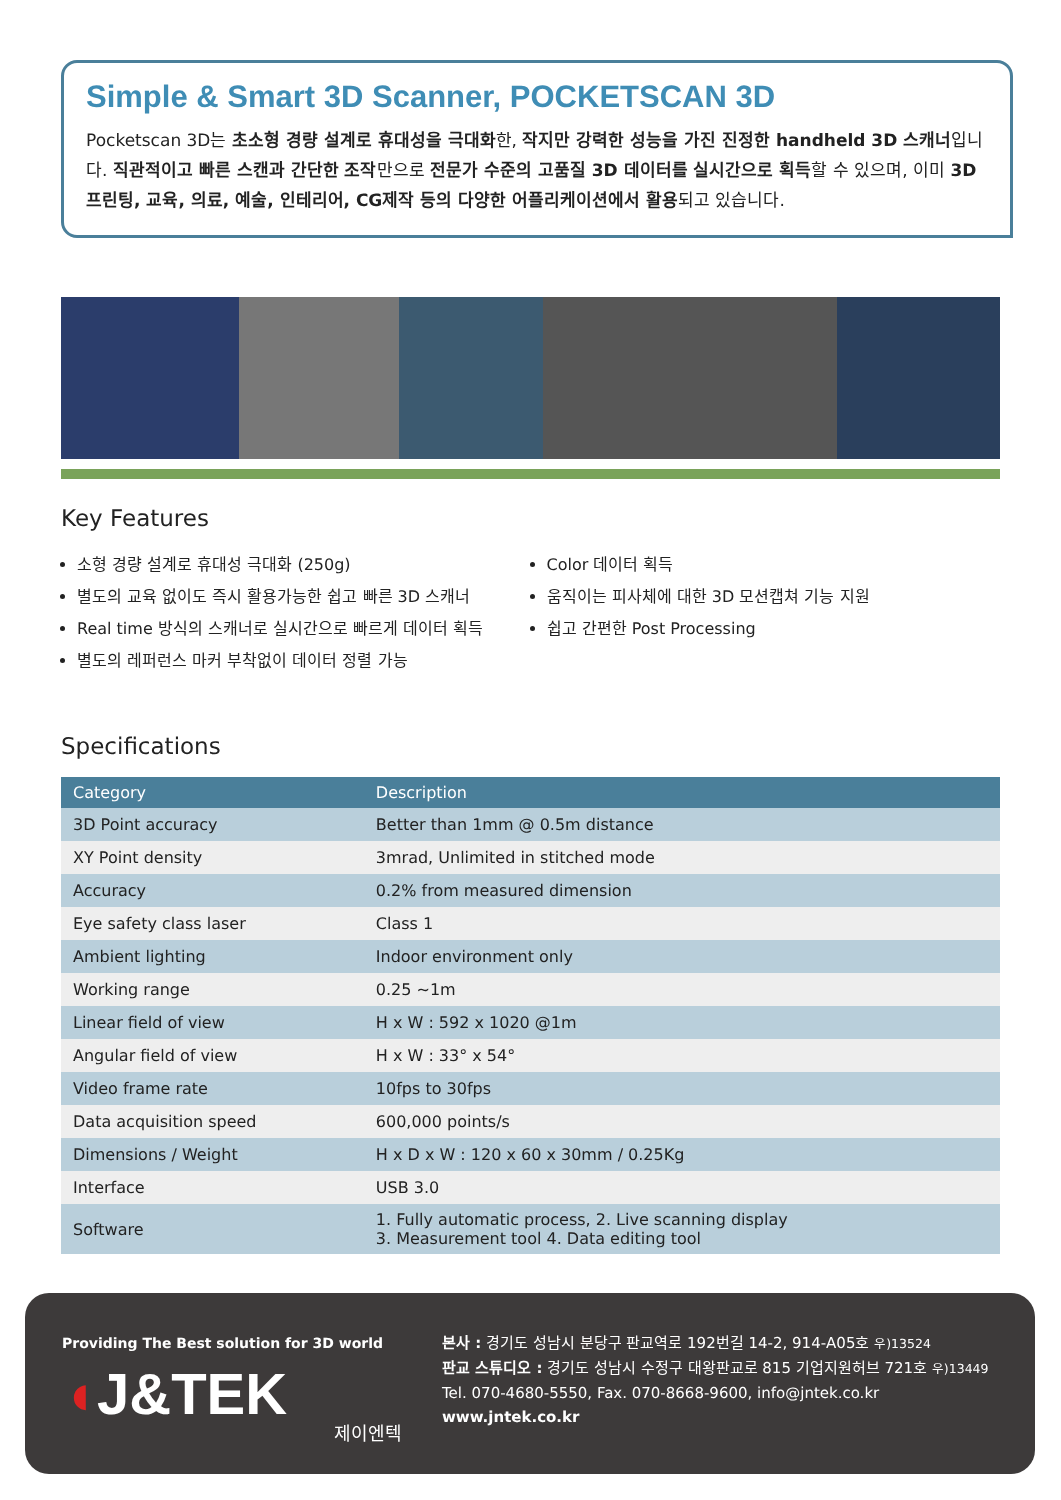Simple & Smart 3D Scanner, POCKETSCAN 3D
Pocketscan 3D는 초소형 경량 설계로 휴대성을 극대화한, 작지만 강력한 성능을 가진 진정한 handheld 3D 스캐너입니다. 직관적이고 빠른 스캔과 간단한 조작만으로 전문가 수준의 고품질 3D 데이터를 실시간으로 획득할 수 있으며, 이미 3D 프린팅, 교육, 의료, 예술, 인테리어, CG제작 등의 다양한 어플리케이션에서 활용되고 있습니다.
Key Features
소형 경량 설계로 휴대성 극대화 (250g)
별도의 교육 없이도 즉시 활용가능한 쉽고 빠른 3D 스캐너
Real time 방식의 스캐너로 실시간으로 빠르게 데이터 획득
별도의 레퍼런스 마커 부착없이 데이터 정렬 가능
Color 데이터 획득
움직이는 피사체에 대한 3D 모션캡쳐 기능 지원
쉽고 간편한 Post Processing
Specifications
| Category | Description |
| --- | --- |
| 3D Point accuracy | Better than 1mm @ 0.5m distance |
| XY Point density | 3mrad, Unlimited in stitched mode |
| Accuracy | 0.2% from measured dimension |
| Eye safety class laser | Class 1 |
| Ambient lighting | Indoor environment only |
| Working range | 0.25 ~1m |
| Linear field of view | H x W : 592 x 1020 @1m |
| Angular field of view | H x W : 33° x 54° |
| Video frame rate | 10fps to 30fps |
| Data acquisition speed | 600,000 points/s |
| Dimensions / Weight | H x D x W : 120 x 60 x 30mm / 0.25Kg |
| Interface | USB 3.0 |
| Software | 1. Fully automatic process, 2. Live scanning display 3. Measurement tool 4. Data editing tool |
Providing The Best solution for 3D world
◖J&TEK
제이엔텍
본사 : 경기도 성남시 분당구 판교역로 192번길 14-2, 914-A05호 우)13524
판교 스튜디오 : 경기도 성남시 수정구 대왕판교로 815 기업지원허브 721호 우)13449
Tel. 070-4680-5550, Fax. 070-8668-9600, info@jntek.co.kr
www.jntek.co.kr